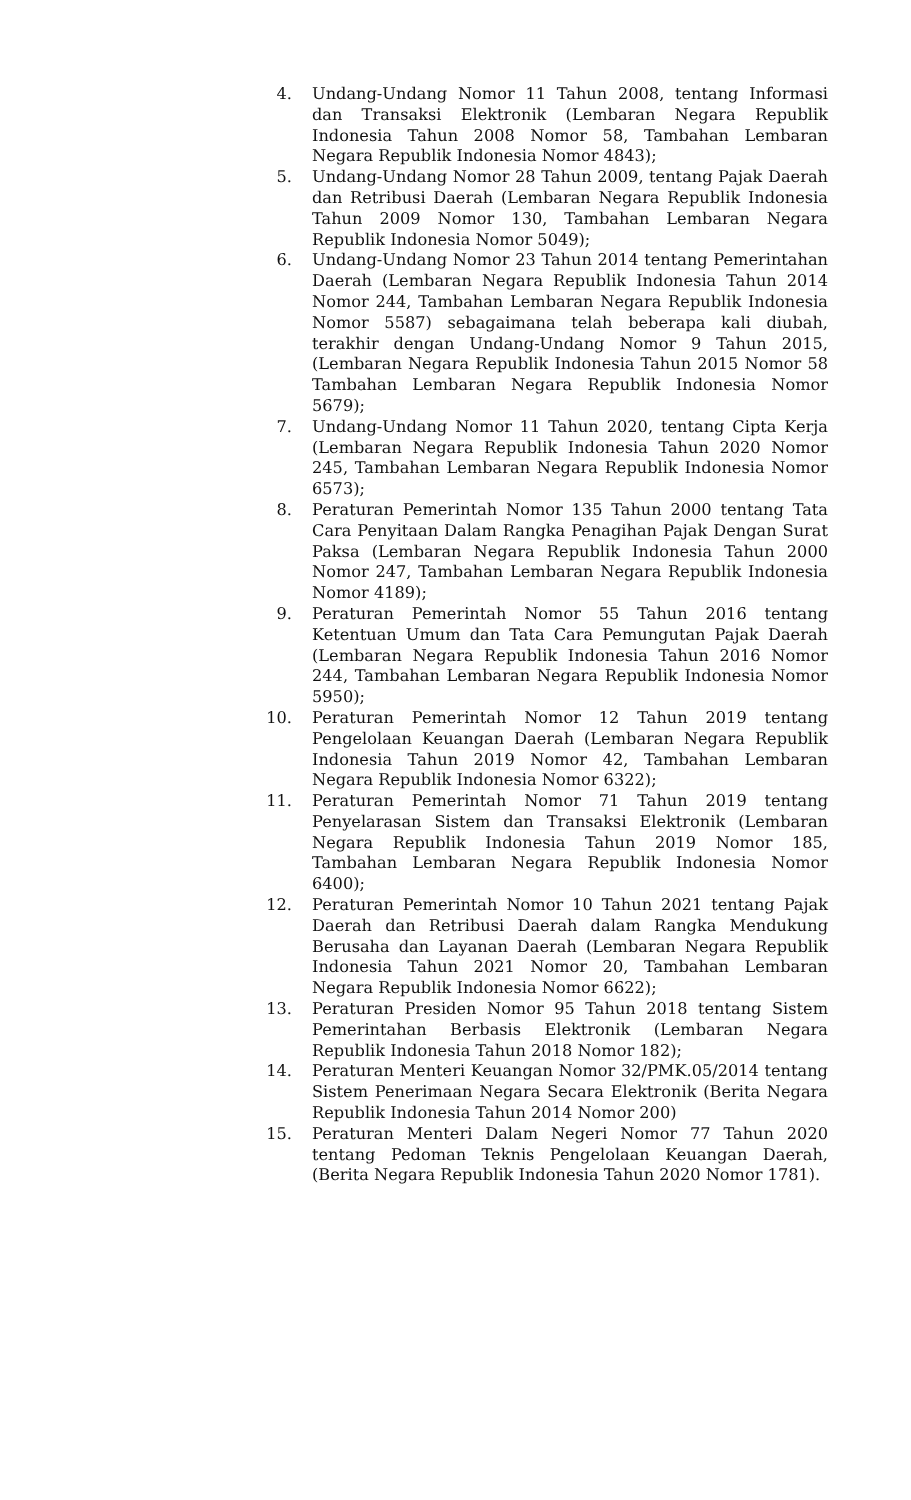4. Undang-Undang Nomor 11 Tahun 2008, tentang Informasi dan Transaksi Elektronik (Lembaran Negara Republik Indonesia Tahun 2008 Nomor 58, Tambahan Lembaran Negara Republik Indonesia Nomor 4843);
5. Undang-Undang Nomor 28 Tahun 2009, tentang Pajak Daerah dan Retribusi Daerah (Lembaran Negara Republik Indonesia Tahun 2009 Nomor 130, Tambahan Lembaran Negara Republik Indonesia Nomor 5049);
6. Undang-Undang Nomor 23 Tahun 2014 tentang Pemerintahan Daerah (Lembaran Negara Republik Indonesia Tahun 2014 Nomor 244, Tambahan Lembaran Negara Republik Indonesia Nomor 5587) sebagaimana telah beberapa kali diubah, terakhir dengan Undang-Undang Nomor 9 Tahun 2015, (Lembaran Negara Republik Indonesia Tahun 2015 Nomor 58 Tambahan Lembaran Negara Republik Indonesia Nomor 5679);
7. Undang-Undang Nomor 11 Tahun 2020, tentang Cipta Kerja (Lembaran Negara Republik Indonesia Tahun 2020 Nomor 245, Tambahan Lembaran Negara Republik Indonesia Nomor 6573);
8. Peraturan Pemerintah Nomor 135 Tahun 2000 tentang Tata Cara Penyitaan Dalam Rangka Penagihan Pajak Dengan Surat Paksa (Lembaran Negara Republik Indonesia Tahun 2000 Nomor 247, Tambahan Lembaran Negara Republik Indonesia Nomor 4189);
9. Peraturan Pemerintah Nomor 55 Tahun 2016 tentang Ketentuan Umum dan Tata Cara Pemungutan Pajak Daerah (Lembaran Negara Republik Indonesia Tahun 2016 Nomor 244, Tambahan Lembaran Negara Republik Indonesia Nomor 5950);
10. Peraturan Pemerintah Nomor 12 Tahun 2019 tentang Pengelolaan Keuangan Daerah (Lembaran Negara Republik Indonesia Tahun 2019 Nomor 42, Tambahan Lembaran Negara Republik Indonesia Nomor 6322);
11. Peraturan Pemerintah Nomor 71 Tahun 2019 tentang Penyelarasan Sistem dan Transaksi Elektronik (Lembaran Negara Republik Indonesia Tahun 2019 Nomor 185, Tambahan Lembaran Negara Republik Indonesia Nomor 6400);
12. Peraturan Pemerintah Nomor 10 Tahun 2021 tentang Pajak Daerah dan Retribusi Daerah dalam Rangka Mendukung Berusaha dan Layanan Daerah (Lembaran Negara Republik Indonesia Tahun 2021 Nomor 20, Tambahan Lembaran Negara Republik Indonesia Nomor 6622);
13. Peraturan Presiden Nomor 95 Tahun 2018 tentang Sistem Pemerintahan Berbasis Elektronik (Lembaran Negara Republik Indonesia Tahun 2018 Nomor 182);
14. Peraturan Menteri Keuangan Nomor 32/PMK.05/2014 tentang Sistem Penerimaan Negara Secara Elektronik (Berita Negara Republik Indonesia Tahun 2014 Nomor 200)
15. Peraturan Menteri Dalam Negeri Nomor 77 Tahun 2020 tentang Pedoman Teknis Pengelolaan Keuangan Daerah, (Berita Negara Republik Indonesia Tahun 2020 Nomor 1781).